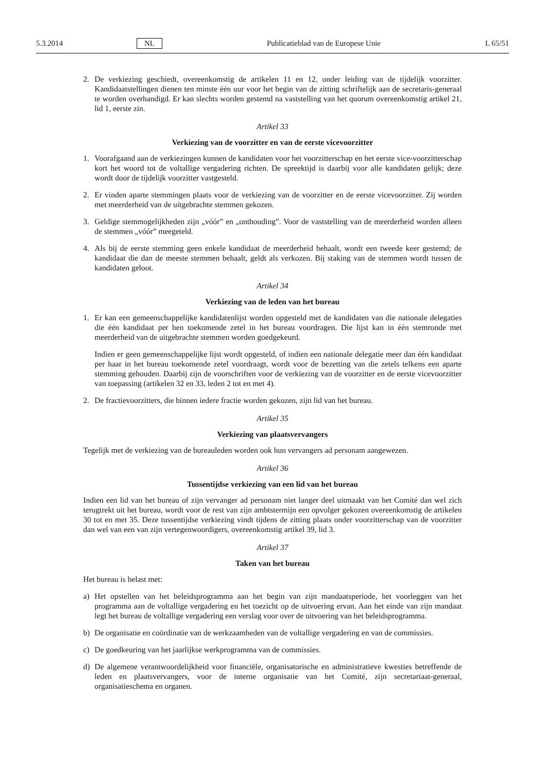5.3.2014 NL Publicatieblad van de Europese Unie L 65/51
2. De verkiezing geschiedt, overeenkomstig de artikelen 11 en 12, onder leiding van de tijdelijk voorzitter. Kandidaatstellingen dienen ten minste één uur voor het begin van de zitting schriftelijk aan de secretaris-generaal te worden overhandigd. Er kan slechts worden gestemd na vaststelling van het quorum overeenkomstig artikel 21, lid 1, eerste zin.
Artikel 33
Verkiezing van de voorzitter en van de eerste vicevoorzitter
1. Voorafgaand aan de verkiezingen kunnen de kandidaten voor het voorzitterschap en het eerste vice-voorzitterschap kort het woord tot de voltallige vergadering richten. De spreektijd is daarbij voor alle kandidaten gelijk; deze wordt door de tijdelijk voorzitter vastgesteld.
2. Er vinden aparte stemmingen plaats voor de verkiezing van de voorzitter en de eerste vicevoorzitter. Zij worden met meerderheid van de uitgebrachte stemmen gekozen.
3. Geldige stemmogelijkheden zijn „vóór” en „onthouding”. Voor de vaststelling van de meerderheid worden alleen de stemmen „vóór” meegeteld.
4. Als bij de eerste stemming geen enkele kandidaat de meerderheid behaalt, wordt een tweede keer gestemd; de kandidaat die dan de meeste stemmen behaalt, geldt als verkozen. Bij staking van de stemmen wordt tussen de kandidaten geloot.
Artikel 34
Verkiezing van de leden van het bureau
1. Er kan een gemeenschappelijke kandidatenlijst worden opgesteld met de kandidaten van die nationale delegaties die één kandidaat per hen toekomende zetel in het bureau voordragen. Die lijst kan in één stemronde met meerderheid van de uitgebrachte stemmen worden goedgekeurd.
Indien er geen gemeenschappelijke lijst wordt opgesteld, of indien een nationale delegatie meer dan één kandidaat per haar in het bureau toekomende zetel voordraagt, wordt voor de bezetting van die zetels telkens een aparte stemming gehouden. Daarbij zijn de voorschriften voor de verkiezing van de voorzitter en de eerste vicevoorzitter van toepassing (artikelen 32 en 33, leden 2 tot en met 4).
2. De fractievoorzitters, die binnen iedere fractie worden gekozen, zijn lid van het bureau.
Artikel 35
Verkiezing van plaatsvervangers
Tegelijk met de verkiezing van de bureauleden worden ook hun vervangers ad personam aangewezen.
Artikel 36
Tussentijdse verkiezing van een lid van het bureau
Indien een lid van het bureau of zijn vervanger ad personam niet langer deel uitmaakt van het Comité dan wel zich terugtrekt uit het bureau, wordt voor de rest van zijn ambtstermijn een opvolger gekozen overeenkomstig de artikelen 30 tot en met 35. Deze tussentijdse verkiezing vindt tijdens de zitting plaats onder voorzitterschap van de voorzitter dan wel van een van zijn vertegenwoordigers, overeenkomstig artikel 39, lid 3.
Artikel 37
Taken van het bureau
Het bureau is belast met:
a) Het opstellen van het beleidsprogramma aan het begin van zijn mandaatsperiode, het voorleggen van het programma aan de voltallige vergadering en het toezicht op de uitvoering ervan. Aan het einde van zijn mandaat legt het bureau de voltallige vergadering een verslag voor over de uitvoering van het beleidsprogramma.
b) De organisatie en coördinatie van de werkzaamheden van de voltallige vergadering en van de commissies.
c) De goedkeuring van het jaarlijkse werkprogramma van de commissies.
d) De algemene verantwoordelijkheid voor financiële, organisatorische en administratieve kwesties betreffende de leden en plaatsvervangers, voor de interne organisatie van het Comité, zijn secretariaat-generaal, organisatieschema en organen.